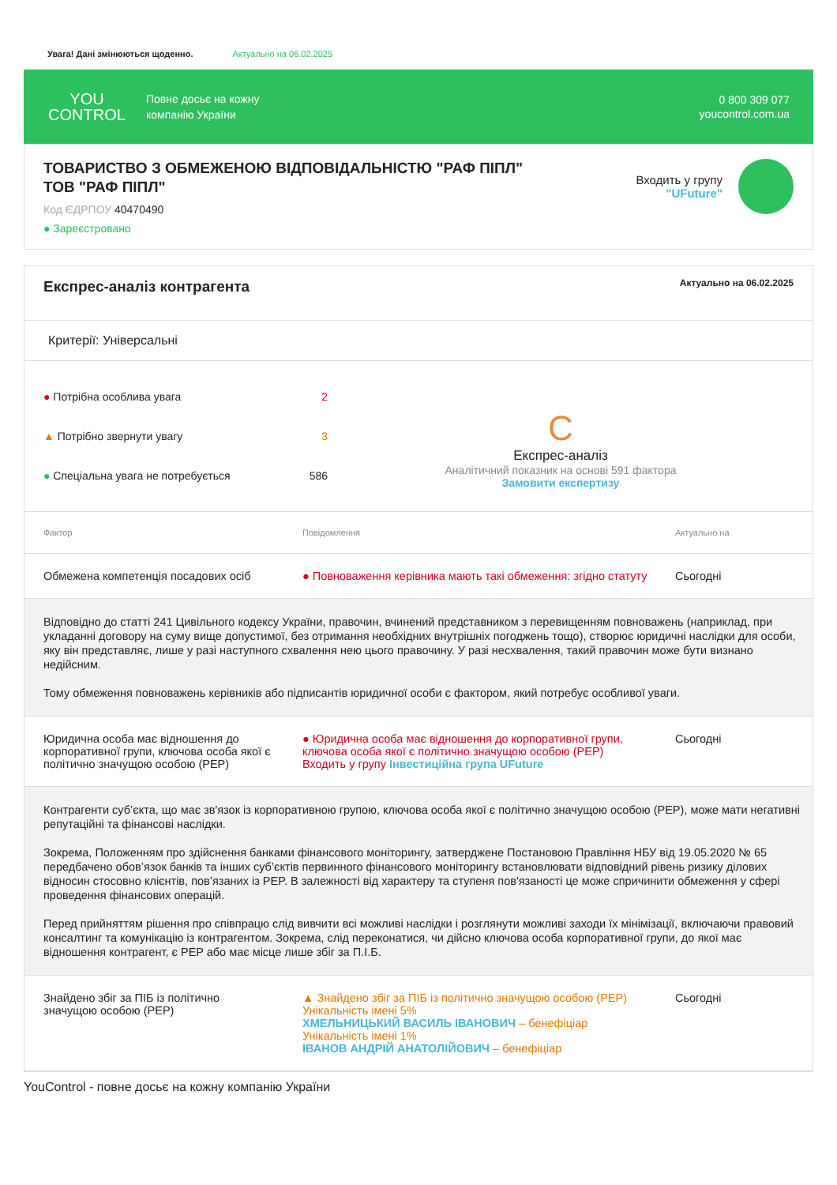Увага! Дані змінюються щоденно. Актуально на 06.02.2025
YOU
CONTROL
Повне досьє на кожну
компанію України
0 800 309 077
youcontrol.com.ua
ТОВАРИСТВО З ОБМЕЖЕНОЮ ВІДПОВІДАЛЬНІСТЮ "РАФ ПІПЛ"
ТОВ "РАФ ПІПЛ"
Код ЄДРПОУ 40470490
● Зареєстровано
Входить у групу
"UFuture"
Експрес-аналіз контрагента
Актуально на 06.02.2025
Критерії: Універсальні
● Потрібна особлива увага 2
▲ Потрібно звернути увагу 3
● Спеціальна увага не потребується 586
C
Експрес-аналіз
Аналітичний показник на основі 591 фактора
Замовити експертизу
| Фактор | Повідомлення | Актуально на |
| --- | --- | --- |
| Обмежена компетенція посадових осіб | ● Повноваження керівника мають такі обмеження: згідно статуту | Сьогодні |
| Відповідно до статті 241 Цивільного кодексу України, правочин, вчинений представником з перевищенням повноважень (наприклад, при укладанні договору на суму вище допустимої, без отримання необхідних внутрішніх погоджень тощо), створює юридичні наслідки для особи, яку він представляє, лише у разі наступного схвалення нею цього правочину. У разі несхвалення, такий правочин може бути визнано недійсним. Тому обмеження повноважень керівників або підписантів юридичної особи є фактором, який потребує особливої уваги. | | |
| Юридична особа має відношення до корпоративної групи, ключова особа якої є політично значущою особою (PEP) | ● Юридична особа має відношення до корпоративної групи, ключова особа якої є політично значущою особою (PEP) Входить у групу Інвестиційна група UFuture | Сьогодні |
| Контрагенти суб’єкта, що має зв'язок із корпоративною групою, ключова особа якої є політично значущою особою (PEP), може мати негативні репутаційні та фінансові наслідки. Зокрема, Положенням про здійснення банками фінансового моніторингу, затверджене Постановою Правління НБУ від 19.05.2020 № 65 передбачено обов’язок банків та інших суб’єктів первинного фінансового моніторингу встановлювати відповідний рівень ризику ділових відносин стосовно клієнтів, пов’язаних із PEP. В залежності від характеру та ступеня пов'язаності це може спричинити обмеження у сфері проведення фінансових операцій. Перед прийняттям рішення про співпрацю слід вивчити всі можливі наслідки і розглянути можливі заходи їх мінімізації, включаючи правовий консалтинг та комунікацію із контрагентом. Зокрема, слід переконатися, чи дійсно ключова особа корпоративної групи, до якої має відношення контрагент, є PEP або має місце лише збіг за П.І.Б. | | |
| Знайдено збіг за ПІБ із політично значущою особою (PEP) | ▲ Знайдено збіг за ПІБ із політично значущою особою (PEP) Унікальність імені 5% ХМЕЛЬНИЦЬКИЙ ВАСИЛЬ ІВАНОВИЧ – бенефіціар Унікальність імені 1% ІВАНОВ АНДРІЙ АНАТОЛІЙОВИЧ – бенефіціар | Сьогодні |
YouControl - повне досьє на кожну компанію України